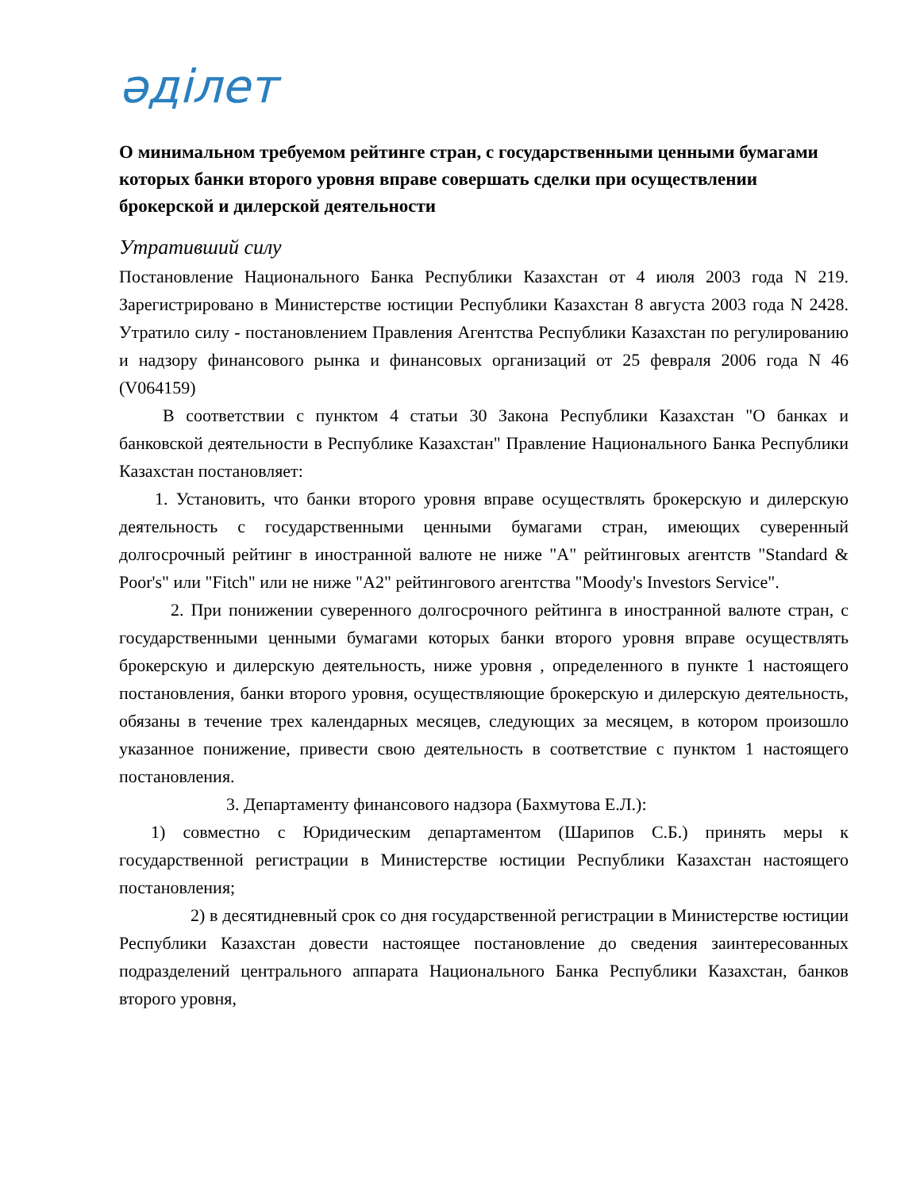әділет
О минимальном требуемом рейтинге стран, с государственными ценными бумагами которых банки второго уровня вправе совершать сделки при осуществлении брокерской и дилерской деятельности
Утративший силу
Постановление Национального Банка Республики Казахстан от 4 июля 2003 года N 219. Зарегистрировано в Министерстве юстиции Республики Казахстан 8 августа 2003 года N 2428. Утратило силу - постановлением Правления Агентства Республики Казахстан по регулированию и надзору финансового рынка и финансовых организаций от 25 февраля 2006 года N 46 (V064159)
В соответствии с пунктом 4 статьи 30 Закона Республики Казахстан "О банках и банковской деятельности в Республике Казахстан" Правление Национального Банка Республики Казахстан постановляет:
1. Установить, что банки второго уровня вправе осуществлять брокерскую и дилерскую деятельность с государственными ценными бумагами стран, имеющих суверенный долгосрочный рейтинг в иностранной валюте не ниже "А" рейтинговых агентств "Standard & Poor's" или "Fitch" или не ниже "А2" рейтингового агентства "Moody's Investors Service".
2. При понижении суверенного долгосрочного рейтинга в иностранной валюте стран, с государственными ценными бумагами которых банки второго уровня вправе осуществлять брокерскую и дилерскую деятельность, ниже уровня , определенного в пункте 1 настоящего постановления, банки второго уровня, осуществляющие брокерскую и дилерскую деятельность, обязаны в течение трех календарных месяцев, следующих за месяцем, в котором произошло указанное понижение, привести свою деятельность в соответствие с пунктом 1 настоящего постановления.
3. Департаменту финансового надзора (Бахмутова Е.Л.):
1) совместно с Юридическим департаментом (Шарипов С.Б.) принять меры к государственной регистрации в Министерстве юстиции Республики Казахстан настоящего постановления;
2) в десятидневный срок со дня государственной регистрации в Министерстве юстиции Республики Казахстан довести настоящее постановление до сведения заинтересованных подразделений центрального аппарата Национального Банка Республики Казахстан, банков второго уровня,